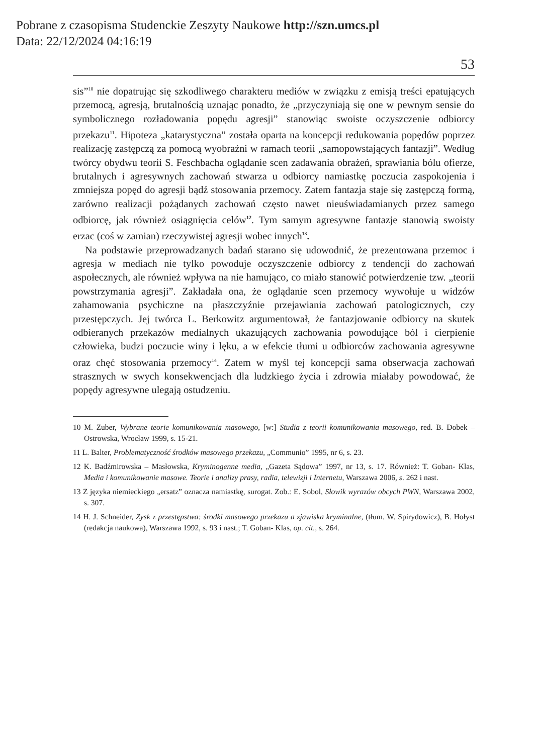Pobrane z czasopisma Studenckie Zeszyty Naukowe http://szn.umcs.pl
Data: 22/12/2024 04:16:19
53
sis”<sup>10</sup> nie dopatrując się szkodliwego charakteru mediów w związku z emisją treści epatujących przemocą, agresją, brutalnością uznając ponadto, że „przyczyniają się one w pewnym sensie do symbolicznego rozładowania popędu agresji” stanowiąc swoiste oczyszczenie odbiorcy przekazu<sup>11</sup>. Hipoteza „katarystyczna” została oparta na koncepcji redukowania popędów poprzez realizację zastępczą za pomocą wyobraźni w ramach teorii „samopowstających fantazji”. Według twórcy obydwu teorii S. Feschbacha oglądanie scen zadawania obrażeń, sprawiania bólu ofierze, brutalnych i agresywnych zachowań stwarza u odbiorcy namiastkę poczucia zaspokojenia i zmniejsza popęd do agresji bądź stosowania przemocy. Zatem fantazja staje się zastępczą formą, zarówno realizacji pożądanych zachowań często nawet nieuświadamianych przez samego odbiorcę, jak również osiągnięcia celów<sup>12</sup>. Tym samym agresywne fantazje stanowią swoisty erzac (coś w zamian) rzeczywistej agresji wobec innych<sup>13</sup>.
Na podstawie przeprowadzanych badań starano się udowodnić, że prezentowana przemoc i agresja w mediach nie tylko powoduje oczyszczenie odbiorcy z tendencji do zachowań aspołecznych, ale również wpływa na nie hamująco, co miało stanowić potwierdzenie tzw. „teorii powstrzymania agresji”. Zakładała ona, że oglądanie scen przemocy wywołuje u widzów zahamowania psychiczne na płaszczyźnie przejawiania zachowań patologicznych, czy przestępczych. Jej twórca L. Berkowitz argumentował, że fantazjowanie odbiorcy na skutek odbieranych przekazów medialnych ukazujących zachowania powodujące ból i cierpienie człowieka, budzi poczucie winy i lęku, a w efekcie tłumi u odbiorców zachowania agresywne oraz chęć stosowania przemocy<sup>14</sup>. Zatem w myśl tej koncepcji sama obserwacja zachowań strasznych w swych konsekwencjach dla ludzkiego życia i zdrowia miałaby powodować, że popędy agresywne ulegają ostudzeniu.
10 M. Zuber, Wybrane teorie komunikowania masowego, [w:] Studia z teorii komunikowania masowego, red. B. Dobek – Ostrowska, Wrocław 1999, s. 15-21.
11 L. Balter, Problematyczność środków masowego przekazu, „Communio” 1995, nr 6, s. 23.
12 K. Badźmirowska – Masłowska, Kryminogenne media, „Gazeta Sądowa” 1997, nr 13, s. 17. Również: T. Goban- Klas, Media i komunikowanie masowe. Teorie i analizy prasy, radia, telewizji i Internetu, Warszawa 2006, s. 262 i nast.
13 Z języka niemieckiego „ersatz” oznacza namiastkę, surogat. Zob.: E. Sobol, Słowik wyrazów obcych PWN, Warszawa 2002, s. 307.
14 H. J. Schneider, Zysk z przestępstwa: środki masowego przekazu a zjawiska kryminalne, (tłum. W. Spirydowicz), B. Hołyst (redakcja naukowa), Warszawa 1992, s. 93 i nast.; T. Goban- Klas, op. cit., s. 264.